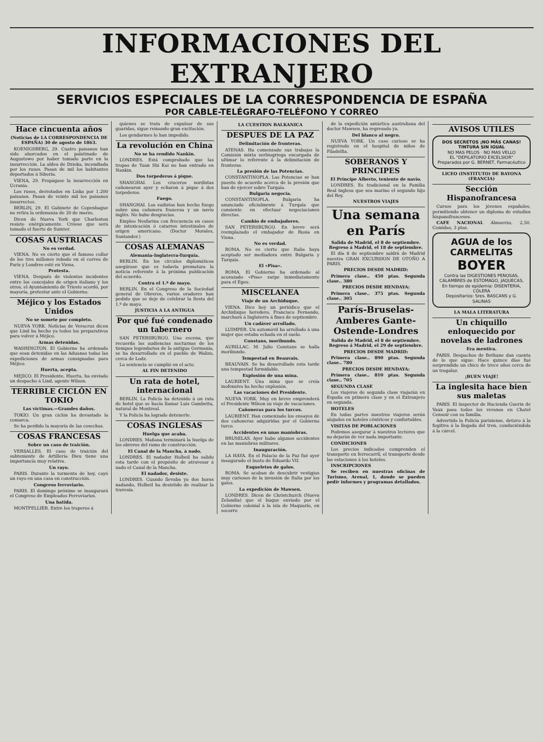INFORMACIONES DEL EXTRANJERO
SERVICIOS ESPECIALES DE LA CORRESPONDENCIA DE ESPAÑA
POR CABLE-TELÉGRAFO-TELÉFONO Y CORREO
Hace cincuenta años
(Noticias de LA CORRESPONDENCIA DE ESPAÑA) 30 de agosto de 1863.
KOENIGSBERG, 29. Cuatro paisanos han sido ahorcados en el palatinado de Augustowo por haber tomado parte en la insurrección. La aldea de Dzieka, incendiada por los rusos. Pasan de mil los habitantes deportados á Siberia.
VIENA, 29. Propágase la insurrección en Ucrania.
Los rusos, derrotados en Liska por 1.200 paisanos. Pasan de veinte mil los paisanos insurrectos.
BERLIN, 29. El Gabinete de Copenhague no retira la ordenanza de 30 de marzo.
Dicen de Nueva York que Charleston resiste enérgicamente. Créese que será tomado el fuerte de Sumter.
COSAS AUSTRIACAS
No es verdad.
VIENA. No es cierto que el famoso collar de los tres millones robado en el correo de París y Londres esté en Viena.
Protesta.
VIENA. Después de violentos incidentes entre los concejales de origen italiano y los otros, el Ayuntamiento de Trieste acordó, por mayoría, protestar ante el Gobierno.
Méjico y los Estados Unidos
No se somete por completo.
NUEVA YORK. Noticias de Veracruz dicen que Lind ha hecho ya todos los preparativos para volver á Méjico.
Armas detenidas.
WASHINGTON. El Gobierno ha ordenado que sean detenidas en las Aduanas todas las expediciones de armas consignadas para Méjico.
Huerta, acepta.
MEJICO. El Presidente, Huerta, ha enviado un despacho á Lind, agente Wilson.
TERRIBLE CICLÓN EN TOKIO
Las víctimas.—Grandes daños.
TOKIO. Un gran ciclón ha devastado la comarca.
Se ha perdido la mayoría de las cosechas.
COSAS FRANCESAS
Sobre un caso de traición.
VERSALLES. El caso de traición del subteniente de Artillería Dieu tiene una importancia muy relativa.
Un rayo.
PARIS. Durante la tormenta de hoy, cayó un rayo en una casa en construcción.
Congreso ferroviario.
PARIS. El domingo próximo se inaugurará el Congreso de Empleados Ferroviarios.
Una batida.
MONTPELLIER. Entre los traperos á
quienes se trata de expulsar de sus guaridas, sigue reinando gran excitación.
Los gendarmes lo han impedido.
La revolución en China
No se ha rendido Nankin.
LONDRES. Está comprobado que las tropas de Yuan Shi Kai no han entrado en Nankin.
Dos torpederos á pique.
SHANGHAI. Los cruceros nordistas cañonearon ayer y echaron á pique á dos torpederos.
Fuego.
SHANGHAI. Los sudistas han hecho fuego sobre una cañonera francesa y un navío inglés. No hubo desgracias.
Empleo Nesfarina con frecuencia en casos de intoxicación ó catarros intestinales de origen americano. (Doctor Morales, Santander.)
COSAS ALEMANAS
Alemania-Inglaterra-Turquía.
BERLIN. En los círculos diplomáticos asegúrase que es todavía prematura la noticia referente á la próxima publicación del acuerdo.
Contra el 1.º de mayo.
BERLIN. En el Congreso de la Sociedad general de Obreros, varios oradores han pedido que se deje de celebrar la fiesta del 1.º de mayo.
JUSTICIA A LA ANTIGUA
Por qué fué condenado un tabernero
SAN PETERSBURGO. Una escena, que recuerda las audiencias nocturnas de los tiempos legendarios de la antigua Germania, se ha desarrollado en el pueblo de Walizo, cerca de Lodz.
La sentencia se cumplió en el acto.
AL FIN DETENIDO
Un rata de hotel, internacional
BERLIN. La Policía ha detenido á un rata de hotel que se hacía llamar Luis Gambetta, natural de Montreal.
Y la Policía ha logrado detenerle.
COSAS INGLESAS
Huelga que acaba.
LONDRES. Mañana terminará la huelga de los obreros del ramo de construcción.
El Canal de la Mancha, á nado.
LONDRES. El nadador Holbeil ha salido esta tarde con el propósito de atravesar á nado el Canal de la Mancha.
El nadador, desiste.
LONDRES. Cuando llevaba ya dos horas nadando, Holbeil ha desistido de realizar la travesía.
LA CUESTION BALKANICA
DESPUES DE LA PAZ
Delimitación de fronteras.
ATENAS. Ha comenzado sus trabajos la Comisión mixta serbiogriega encargada de ultimar lo referente á la delimitación de fronteras.
La presión de las Potencias.
CONSTANTINOPLA. Las Potencias se han puesto de acuerdo acerca de la presión que han de ejercer sobre Turquía.
Bulgaria negocia.
CONSTANTINOPLA. Bulgaria ha anunciado oficialmente á Turquía que consiente en efectuar negociaciones directas.
Cambio de embajadores.
SAN PETERSBURGO. En breve será reemplazado el embajador de Rusia en Viena.
No es verdad.
ROMA. No es cierto que Italia haya aceptado ser mediadora entre Bulgaria y Turquía.
El «Pisa».
ROMA. El Gobierno ha ordenado al acorazado «Pisa» zarpe inmediatamente para el Egeo.
MISCELANEA
Viaje de un Archiduque.
VIENA. Dice hoy un periódico que el Archiduque heredero, Francisco Fernando, marchará á Inglaterra á fines de septiembre.
Un cadáver arrollado.
LUIMPER. Un automóvil ha arrollado á una mujer que estaba echada en el suelo.
Constans, moribundo.
AURILLAC. M. Julio Constans se halla moribundo.
Tempestad en Beauvais.
BEAUVAIS. Se ha desarrollado esta tarde una tempestad formidable.
Explosión de una mina.
LAURIENT. Una mina que se creía inofensiva ha hecho explosión.
Las vacaciones del Presidente.
NUEVA YORK. Muy en breve emprenderá el Presidente Wilson su viaje de vacaciones.
Cañoneras para los turcos.
LAURIENT. Han comenzado los ensayos de dos cañoneras adquiridas por el Gobierno turco.
Accidentes en unas maniobras.
BRUSELAS. Ayer hubo algunos accidentes en las maniobras militares.
Inauguración.
LA HAYA. En el Palacio de la Paz fué ayer inaugurado el busto de Eduardo VII.
Esqueletos de galos.
ROMA. Se acaban de descubrir vestigios muy curiosos de la invasión de Italia por los galos.
La expedición de Mawsen.
LONDRES. Dicen de Christchurch (Nueva Zelandia) que el buque enviado por el Gobierno colonial á la isla de Maquarío, en socorro
de la expedición antártica australiana del doctor Mawsen, ha regresado ya.
Del blanco al negro.
NUEVA YORK. Un caso curioso se ha registrado en el hospital de niños de Filadelfia.
SOBERANOS Y PRINCIPES
El Príncipe Alberto, teniente de navío.
LONDRES. Es tradicional en la Familia Real inglesa que sea marino el segundo hijo del Rey.
NUESTROS VIAJES
Una semana en París
Salida de Madrid, el 8 de septiembre. Regreso á Madrid, el 18 de septiembre.
El día 8 de septiembre saldrá de Madrid nuestra GRAN EXCURSION DE OTOÑO A PARIS.
PRECIOS DESDE MADRID:
Primera clase.. 450 ptas. Segunda clase.. 380
PRECIOS DESDE HENDAYA:
Primera clase.. 375 ptas. Segunda clase.. 305
París-Bruselas-Amberes Gante-Ostende-Londres
Salida de Madrid, el 8 de septiembre. Regreso á Madrid, el 29 de septiembre.
PRECIOS DESDE MADRID:
Primera clase.. 890 ptas. Segunda clase.. 780
PRECIOS DESDE HENDAYA:
Primera clase.. 810 ptas. Segunda clase.. 705
SEGUNDA CLASE
Los viajeros de segunda clase viajarán en España en primera clase y en el Extranjero en segunda.
HOTELES
En todas partes nuestros viajeros serán alojados en hoteles céntricos y confortables.
VISITAS DE POBLACIONES
Podemos asegurar á nuestros lectores que no dejarán de ver nada importante.
CONDICIONES
Los precios indicados comprenden el transporte en ferrocarril, el transporte desde las estaciones á los hoteles.
INSCRIPCIONES
Se reciben en nuestras oficinas de Turismo, Arenal, 1, donde se pueden pedir informes y programas detallados.
AVISOS UTILES
DOS SECRETOS ¡NO MÁS CANAS! TINTURA SIN IGUAL
NO MAS PELOS · NO MAS VELLO
EL "DEPILATORIO EXCELSIOR"
Preparados por G. BERNET, Farmacéutico
LICEO (INSTITUTO) DE BAYONA (FRANCIA)
Sección Hispanofrancesa
Cursos para los jóvenes españoles, permitiendo obtener un diploma de estudios hispanofranceses.
CAFE NACIONAL Almuerzo, 2,50. Comidas, 3 ptas.
AGUA de los CARMELITAS
BOYER
Contra las DIGESTIONES PENOSAS, CALAMBRES de ESTÓMAGO, JAQUECAS,
En tiempo de epidemia: DISENTERIA, CÓLERA
Depositarios: Sres. BASCANS y G. SALINAS
LA MALA LITERATURA
Un chiquillo enloquecido por novelas de ladrones
Era mentira.
PARIS. Despachos de Bethune dan cuenta de lo que sigue: Hace quince días fué sorprendido un chico de trece años cerca de un tragaluz.
¡BUEN VIAJE!
La inglesita hace bien sus maletas
PARIS. El inspector de Hacienda Guerin de Vaux pasa todos los veranos en Chatel Censoir con su familia.
Advertida la Policía parisiense, detuvo á la fugitiva á la llegada del tren, conduciéndola á la cárcel.